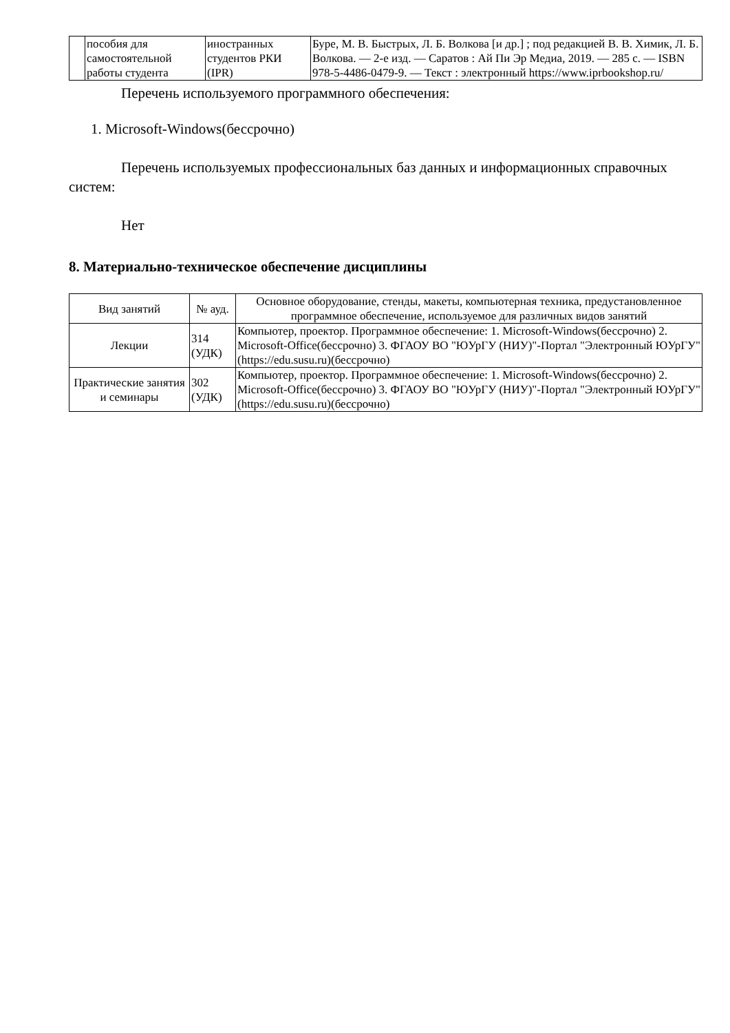| | пособия для самостоятельной работы студента | иностранных студентов РКИ (IPR) | Буре, М. В. Быстрых, Л. Б. Волкова [и др.] ; под редакцией В. В. Химик, Л. Б. Волкова. — 2-е изд. — Саратов : Ай Пи Эр Медиа, 2019. — 285 с. — ISBN 978-5-4486-0479-9. — Текст : электронный https://www.iprbookshop.ru/ |
Перечень используемого программного обеспечения:
1. Microsoft-Windows(бессрочно)
Перечень используемых профессиональных баз данных и информационных справочных систем:
Нет
8. Материально-техническое обеспечение дисциплины
| Вид занятий | № ауд. | Основное оборудование, стенды, макеты, компьютерная техника, предустановленное программное обеспечение, используемое для различных видов занятий |
| --- | --- | --- |
| Лекции | 314 (УДК) | Компьютер, проектор. Программное обеспечение: 1. Microsoft-Windows(бессрочно) 2. Microsoft-Office(бессрочно) 3. ФГАОУ ВО "ЮУрГУ (НИУ)"-Портал "Электронный ЮУрГУ" (https://edu.susu.ru)(бессрочно) |
| Практические занятия и семинары | 302 (УДК) | Компьютер, проектор. Программное обеспечение: 1. Microsoft-Windows(бессрочно) 2. Microsoft-Office(бессрочно) 3. ФГАОУ ВО "ЮУрГУ (НИУ)"-Портал "Электронный ЮУрГУ" (https://edu.susu.ru)(бессрочно) |